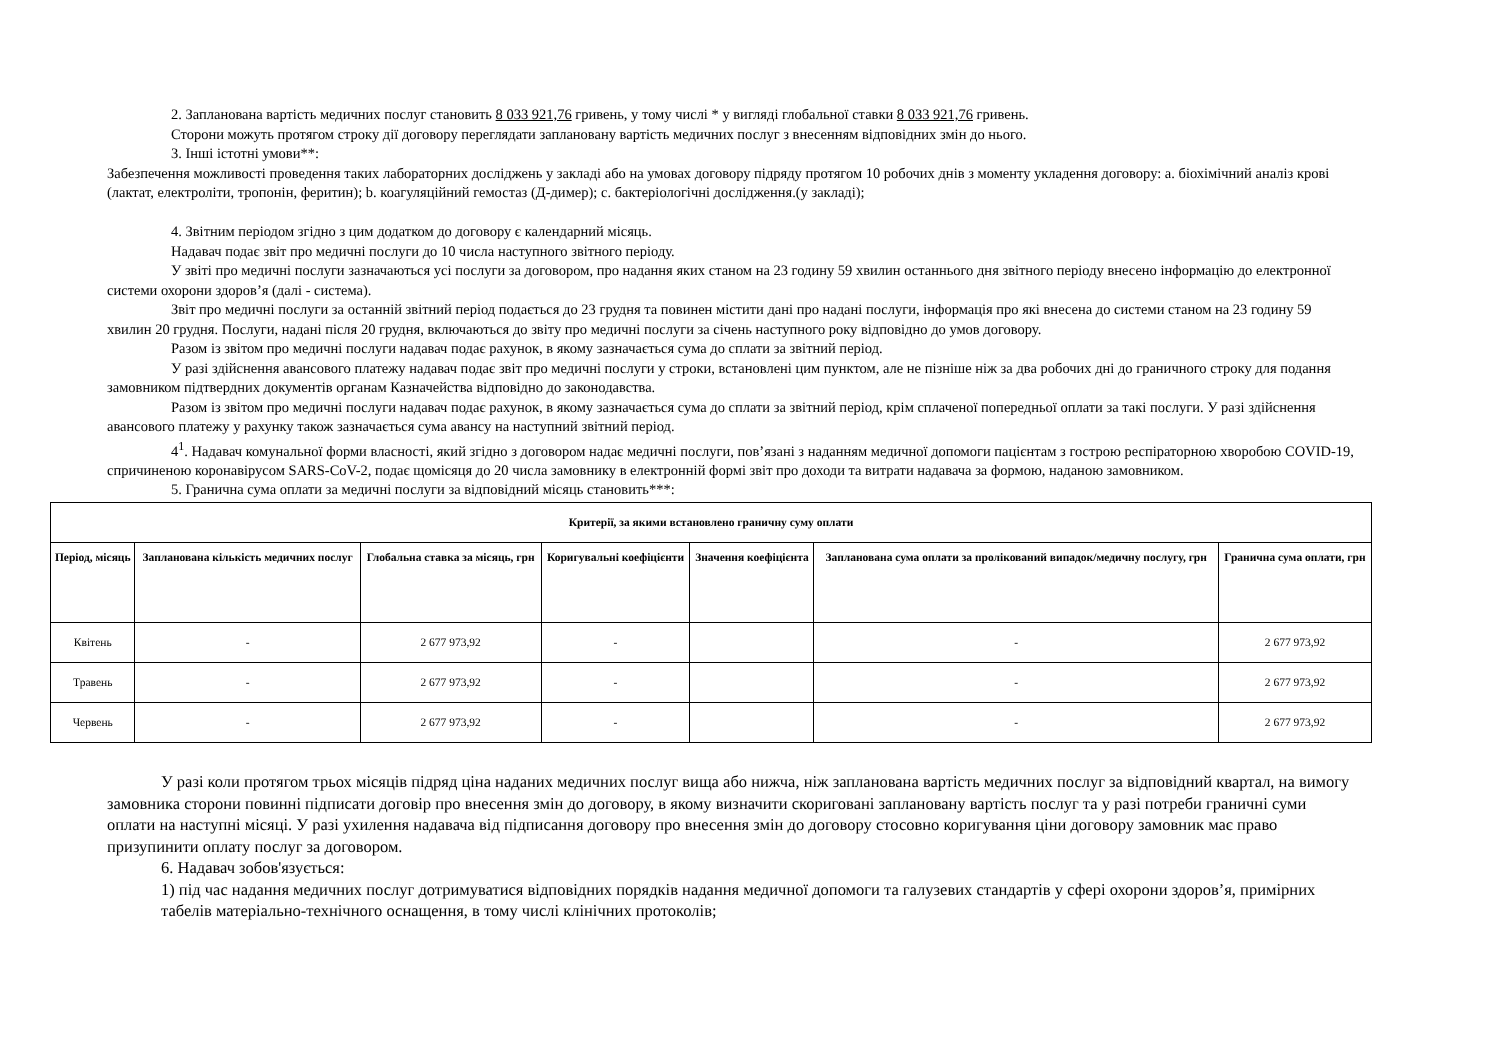2. Запланована вартість медичних послуг становить 8 033 921,76 гривень, у тому числі * у вигляді глобальної ставки 8 033 921,76 гривень.
Сторони можуть протягом строку дії договору переглядати заплановану вартість медичних послуг з внесенням відповідних змін до нього.
3. Інші істотні умови**:
Забезпечення можливості проведення таких лабораторних досліджень у закладі або на умовах договору підряду протягом 10 робочих днів з моменту укладення договору: a. біохімічний аналіз крові (лактат, електроліти, тропонін, феритин); b. коагуляційний гемостаз (Д-димер); c. бактеріологічні дослідження.(у закладі);
4. Звітним періодом згідно з цим додатком до договору є календарний місяць.
Надавач подає звіт про медичні послуги до 10 числа наступного звітного періоду.
У звіті про медичні послуги зазначаються усі послуги за договором, про надання яких станом на 23 годину 59 хвилин останнього дня звітного періоду внесено інформацію до електронної системи охорони здоров’я (далі - система).
Звіт про медичні послуги за останній звітний період подається до 23 грудня та повинен містити дані про надані послуги, інформація про які внесена до системи станом на 23 годину 59 хвилин 20 грудня. Послуги, надані після 20 грудня, включаються до звіту про медичні послуги за січень наступного року відповідно до умов договору.
Разом із звітом про медичні послуги надавач подає рахунок, в якому зазначається сума до сплати за звітний період.
У разі здійснення авансового платежу надавач подає звіт про медичні послуги у строки, встановлені цим пунктом, але не пізніше ніж за два робочих дні до граничного строку для подання замовником підтвердних документів органам Казначейства відповідно до законодавства.
Разом із звітом про медичні послуги надавач подає рахунок, в якому зазначається сума до сплати за звітний період, крім сплаченої попередньої оплати за такі послуги. У разі здійснення авансового платежу у рахунку також зазначається сума авансу на наступний звітний період.
4<sup>1</sup>. Надавач комунальної форми власності, який згідно з договором надає медичні послуги, пов’язані з наданням медичної допомоги пацієнтам з гострою респіраторною хворобою COVID-19, спричиненою коронавірусом SARS-CoV-2, подає щомісяця до 20 числа замовнику в електронній формі звіт про доходи та витрати надавача за формою, наданою замовником.
5. Гранична сума оплати за медичні послуги за відповідний місяць становить***:
| Критерії, за якими встановлено граничну суму оплати | | | | | | |
| --- | --- | --- | --- | --- | --- | --- |
| Період, місяць | Запланована кількість медичних послуг | Глобальна ставка за місяць, грн | Коригувальні коефіцієнти | Значення коефіцієнта | Запланована сума оплати за пролікований випадок/медичну послугу, грн | Гранична сума оплати, грн |
| Квітень | - | 2 677 973,92 | - | | - | 2 677 973,92 |
| Травень | - | 2 677 973,92 | - | | - | 2 677 973,92 |
| Червень | - | 2 677 973,92 | - | | - | 2 677 973,92 |
У разі коли протягом трьох місяців підряд ціна наданих медичних послуг вища або нижча, ніж запланована вартість медичних послуг за відповідний квартал, на вимогу замовника сторони повинні підписати договір про внесення змін до договору, в якому визначити скориговані заплановану вартість послуг та у разі потреби граничні суми оплати на наступні місяці. У разі ухилення надавача від підписання договору про внесення змін до договору стосовно коригування ціни договору замовник має право призупинити оплату послуг за договором.
6. Надавач зобов'язується:
1) під час надання медичних послуг дотримуватися відповідних порядків надання медичної допомоги та галузевих стандартів у сфері охорони здоров’я, примірних табелів матеріально-технічного оснащення, в тому числі клінічних протоколів;